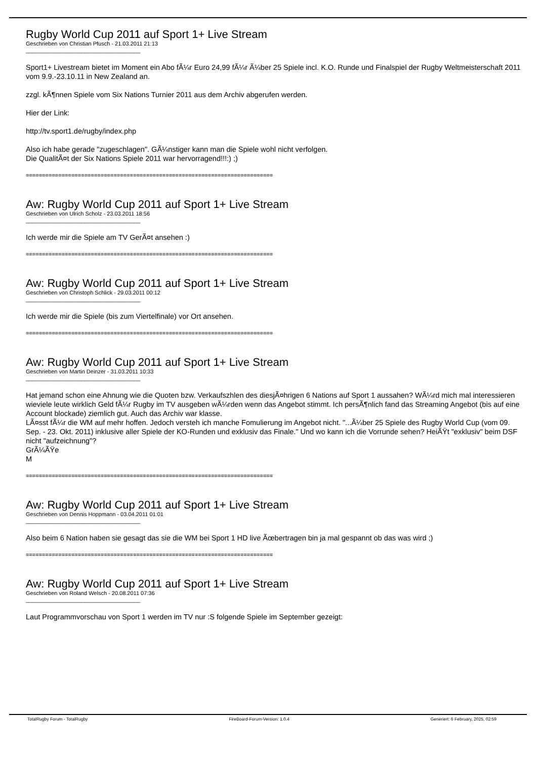Rugby World Cup 2011 auf Sport 1+ Live Stream
Geschrieben von Christian Pfusch - 21.03.2011 21:13
_____________________________________
Sport1+ Livestream bietet im Moment ein Abo fÃ¼r Euro 24,99 fÃ¼r Ã¼ber 25 Spiele incl. K.O. Runde und Finalspiel der Rugby Weltmeisterschaft 2011 vom 9.9.-23.10.11 in New Zealand an.
zzgl. kÃ¶nnen Spiele vom Six Nations Turnier 2011 aus dem Archiv abgerufen werden.
Hier der Link:
http://tv.sport1.de/rugby/index.php
Also ich habe gerade "zugeschlagen". GÃ¼nstiger kann man die Spiele wohl nicht verfolgen.
Die QualitÃ¤t der Six Nations Spiele 2011 war hervorragend!!!:) ;)
============================================================================
Aw: Rugby World Cup 2011 auf Sport 1+ Live Stream
Geschrieben von Ulrich Scholz - 23.03.2011 18:56
_____________________________________
Ich werde mir die Spiele am TV GerÃ¤t ansehen :)
============================================================================
Aw: Rugby World Cup 2011 auf Sport 1+ Live Stream
Geschrieben von Christoph Schlick - 29.03.2011 00:12
_____________________________________
Ich werde mir die Spiele (bis zum Viertelfinale) vor Ort ansehen.
============================================================================
Aw: Rugby World Cup 2011 auf Sport 1+ Live Stream
Geschrieben von Martin Deinzer - 31.03.2011 10:33
_____________________________________
Hat jemand schon eine Ahnung wie die Quoten bzw. Verkaufszhlen des diesjÃ¤hrigen 6 Nations auf Sport 1 aussahen? WÃ¼rd mich mal interessieren wieviele leute wirklich Geld fÃ¼r Rugby im TV ausgeben wÃ¼rden wenn das Angebot stimmt. Ich persÃ¶nlich fand das Streaming Angebot (bis auf eine Account blockade) ziemlich gut. Auch das Archiv war klasse.
LÃ¤sst fÃ¼r die WM auf mehr hoffen. Jedoch versteh ich manche Fomulierung im Angebot nicht. "...Ã¼ber 25 Spiele des Rugby World Cup (vom 09. Sep. - 23. Okt. 2011) inklusive aller Spiele der KO-Runden und exklusiv das Finale." Und wo kann ich die Vorrunde sehen? HeiÃŸt "exklusiv" beim DSF nicht "aufzeichnung"?
GrÃ¼ÃŸe
M
============================================================================
Aw: Rugby World Cup 2011 auf Sport 1+ Live Stream
Geschrieben von Dennis Hoppmann - 03.04.2011 01:01
_____________________________________
Also beim 6 Nation haben sie gesagt das sie die WM bei Sport 1 HD live Ãœbertragen bin ja mal gespannt ob das was wird ;)
============================================================================
Aw: Rugby World Cup 2011 auf Sport 1+ Live Stream
Geschrieben von Roland Welsch - 20.08.2011 07:36
_____________________________________
Laut Programmvorschau von Sport 1 werden im TV nur :S folgende Spiele im September gezeigt:
TotalRugby Forum - TotalRugby FireBoard-Forum-Version: 1.0.4 Generiert: 6 February, 2025, 02:59